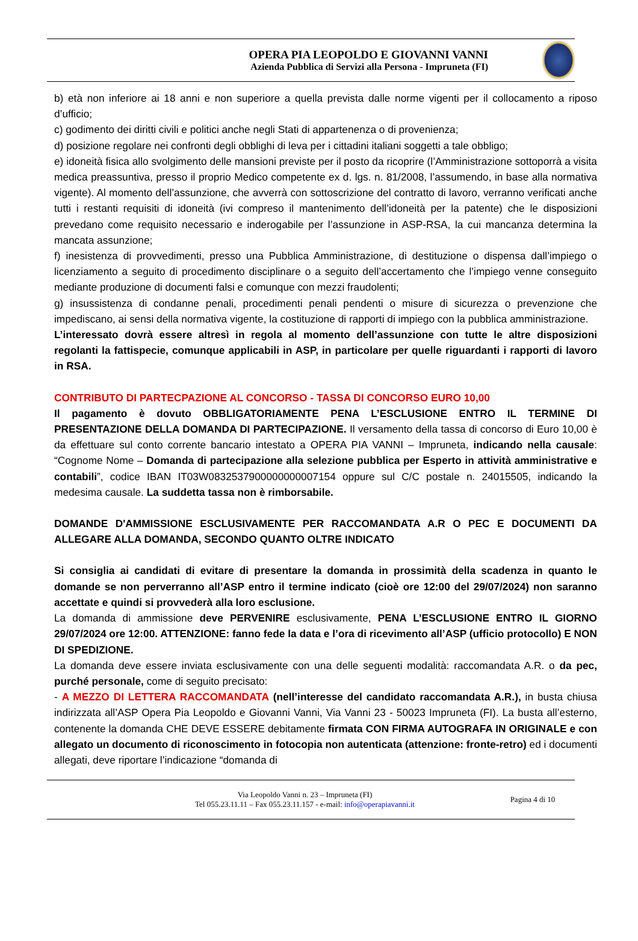OPERA PIA LEOPOLDO E GIOVANNI VANNI
Azienda Pubblica di Servizi alla Persona - Impruneta (FI)
b) età non inferiore ai 18 anni e non superiore a quella prevista dalle norme vigenti per il collocamento a riposo d’ufficio;
c) godimento dei diritti civili e politici anche negli Stati di appartenenza o di provenienza;
d) posizione regolare nei confronti degli obblighi di leva per i cittadini italiani soggetti a tale obbligo;
e) idoneità fisica allo svolgimento delle mansioni previste per il posto da ricoprire (l’Amministrazione sottoporrà a visita medica preassuntiva, presso il proprio Medico competente ex d. lgs. n. 81/2008, l’assumendo, in base alla normativa vigente). Al momento dell’assunzione, che avverrà con sottoscrizione del contratto di lavoro, verranno verificati anche tutti i restanti requisiti di idoneità (ivi compreso il mantenimento dell’idoneità per la patente) che le disposizioni prevedano come requisito necessario e inderogabile per l’assunzione in ASP-RSA, la cui mancanza determina la mancata assunzione;
f) inesistenza di provvedimenti, presso una Pubblica Amministrazione, di destituzione o dispensa dall’impiego o licenziamento a seguito di procedimento disciplinare o a seguito dell’accertamento che l’impiego venne conseguito mediante produzione di documenti falsi e comunque con mezzi fraudolenti;
g) insussistenza di condanne penali, procedimenti penali pendenti o misure di sicurezza o prevenzione che impediscano, ai sensi della normativa vigente, la costituzione di rapporti di impiego con la pubblica amministrazione.
L’interessato dovrà essere altresì in regola al momento dell’assunzione con tutte le altre disposizioni regolanti la fattispecie, comunque applicabili in ASP, in particolare per quelle riguardanti i rapporti di lavoro in RSA.
CONTRIBUTO DI PARTECPAZIONE AL CONCORSO - TASSA DI CONCORSO EURO 10,00
Il pagamento è dovuto OBBLIGATORIAMENTE PENA L’ESCLUSIONE ENTRO IL TERMINE DI PRESENTAZIONE DELLA DOMANDA DI PARTECIPAZIONE. Il versamento della tassa di concorso di Euro 10,00 è da effettuare sul conto corrente bancario intestato a OPERA PIA VANNI – Impruneta, indicando nella causale: “Cognome Nome – Domanda di partecipazione alla selezione pubblica per Esperto in attività amministrative e contabili”, codice IBAN IT03W0832537900000000007154 oppure sul C/C postale n. 24015505, indicando la medesima causale. La suddetta tassa non è rimborsabile.
DOMANDE D'AMMISSIONE ESCLUSIVAMENTE PER RACCOMANDATA A.R O PEC E DOCUMENTI DA ALLEGARE ALLA DOMANDA, SECONDO QUANTO OLTRE INDICATO
Si consiglia ai candidati di evitare di presentare la domanda in prossimità della scadenza in quanto le domande se non perverranno all’ASP entro il termine indicato (cioè ore 12:00 del 29/07/2024) non saranno accettate e quindi si provvederà alla loro esclusione.
La domanda di ammissione deve PERVENIRE esclusivamente, PENA L’ESCLUSIONE ENTRO IL GIORNO 29/07/2024 ore 12:00. ATTENZIONE: fanno fede la data e l’ora di ricevimento all’ASP (ufficio protocollo) E NON DI SPEDIZIONE.
La domanda deve essere inviata esclusivamente con una delle seguenti modalità: raccomandata A.R. o da pec, purché personale, come di seguito precisato:
- A MEZZO DI LETTERA RACCOMANDATA (nell’interesse del candidato raccomandata A.R.), in busta chiusa indirizzata all’ASP Opera Pia Leopoldo e Giovanni Vanni, Via Vanni 23 - 50023 Impruneta (FI). La busta all’esterno, contenente la domanda CHE DEVE ESSERE debitamente firmata CON FIRMA AUTOGRAFA IN ORIGINALE e con allegato un documento di riconoscimento in fotocopia non autenticata (attenzione: fronte-retro) ed i documenti allegati, deve riportare l’indicazione “domanda di
Via Leopoldo Vanni n. 23 – Impruneta (FI)
Tel 055.23.11.11 – Fax 055.23.11.157 - e-mail: info@operapiavanni.it
Pagina 4 di 10